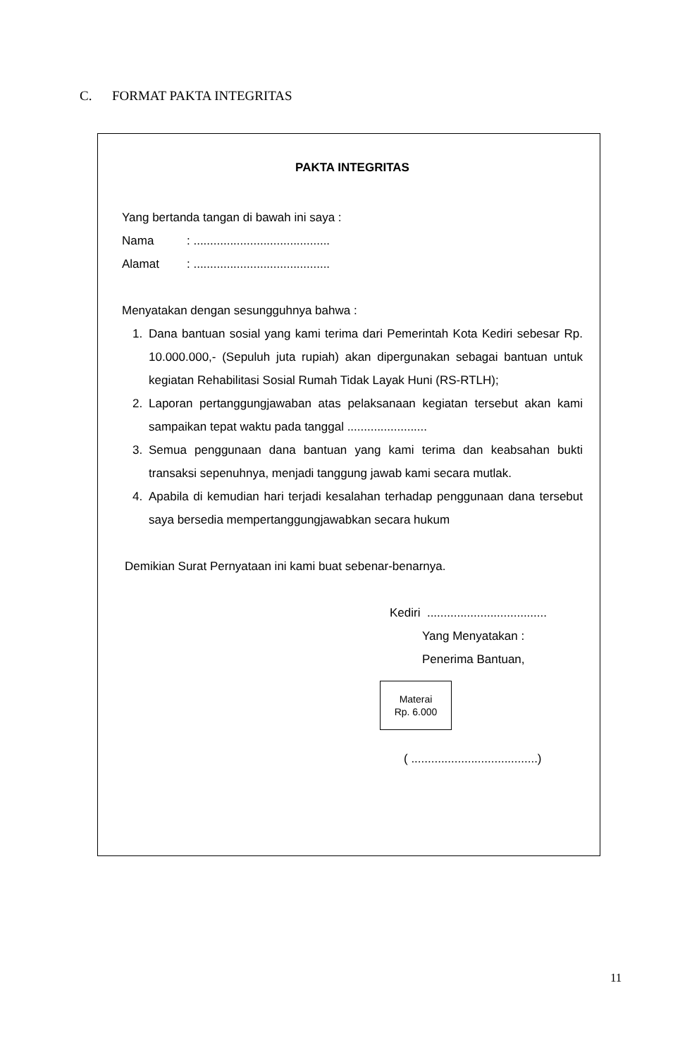C. FORMAT PAKTA INTEGRITAS
PAKTA INTEGRITAS
Yang bertanda tangan di bawah ini saya :
Nama: .........................................
Alamat: .........................................
Menyatakan dengan sesungguhnya bahwa :
1. Dana bantuan sosial yang kami terima dari Pemerintah Kota Kediri sebesar Rp. 10.000.000,- (Sepuluh juta rupiah) akan dipergunakan sebagai bantuan untuk kegiatan Rehabilitasi Sosial Rumah Tidak Layak Huni (RS-RTLH);
2. Laporan pertanggungjawaban atas pelaksanaan kegiatan tersebut akan kami sampaikan tepat waktu pada tanggal ........................
3. Semua penggunaan dana bantuan yang kami terima dan keabsahan bukti transaksi sepenuhnya, menjadi tanggung jawab kami secara mutlak.
4. Apabila di kemudian hari terjadi kesalahan terhadap penggunaan dana tersebut saya bersedia mempertanggungjawabkan secara hukum
Demikian Surat Pernyataan ini kami buat sebenar-benarnya.
Kediri ....................................
Yang Menyatakan :
Penerima Bantuan,
Materai
Rp. 6.000
( ......................................)
11